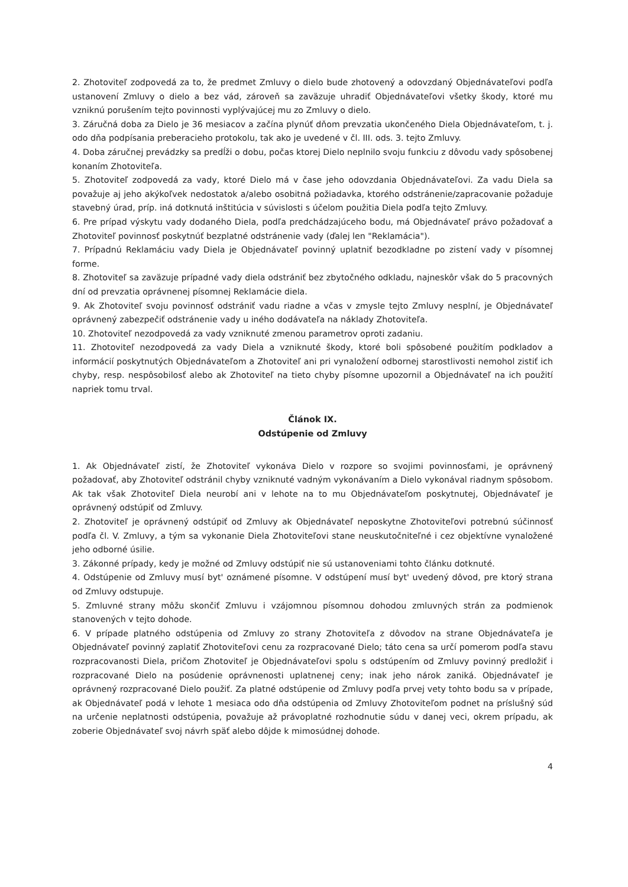2. Zhotoviteľ zodpovedá za to, že predmet Zmluvy o dielo bude zhotovený a odovzdaný Objednávateľovi podľa ustanovení Zmluvy o dielo a bez vád, zároveň sa zaväzuje uhradiť Objednávateľovi všetky škody, ktoré mu vzniknú porušením tejto povinnosti vyplývajúcej mu zo Zmluvy o dielo.
3. Záručná doba za Dielo je 36 mesiacov a začína plynúť dňom prevzatia ukončeného Diela Objednávateľom, t. j. odo dňa podpísania preberacieho protokolu, tak ako je uvedené v čl. III. ods. 3. tejto Zmluvy.
4. Doba záručnej prevádzky sa predĺži o dobu, počas ktorej Dielo neplnilo svoju funkciu z dôvodu vady spôsobenej konaním Zhotoviteľa.
5. Zhotoviteľ zodpovedá za vady, ktoré Dielo má v čase jeho odovzdania Objednávateľovi. Za vadu Diela sa považuje aj jeho akýkoľvek nedostatok a/alebo osobitná požiadavka, ktorého odstránenie/zapracovanie požaduje stavebný úrad, príp. iná dotknutá inštitúcia v súvislosti s účelom použitia Diela podľa tejto Zmluvy.
6. Pre prípad výskytu vady dodaného Diela, podľa predchádzajúceho bodu, má Objednávateľ právo požadovať a Zhotoviteľ povinnosť poskytnúť bezplatné odstránenie vady (ďalej len "Reklamácia").
7. Prípadnú Reklamáciu vady Diela je Objednávateľ povinný uplatniť bezodkladne po zistení vady v písomnej forme.
8. Zhotoviteľ sa zaväzuje prípadné vady diela odstrániť bez zbytočného odkladu, najneskôr však do 5 pracovných dní od prevzatia oprávnenej písomnej Reklamácie diela.
9. Ak Zhotoviteľ svoju povinnosť odstrániť vadu riadne a včas v zmysle tejto Zmluvy nesplní, je Objednávateľ oprávnený zabezpečiť odstránenie vady u iného dodávateľa na náklady Zhotoviteľa.
10. Zhotoviteľ nezodpovedá za vady vzniknuté zmenou parametrov oproti zadaniu.
11. Zhotoviteľ nezodpovedá za vady Diela a vzniknuté škody, ktoré boli spôsobené použitím podkladov a informácií poskytnutých Objednávateľom a Zhotoviteľ ani pri vynaložení odbornej starostlivosti nemohol zistiť ich chyby, resp. nespôsobilosť alebo ak Zhotoviteľ na tieto chyby písomne upozornil a Objednávateľ na ich použití napriek tomu trval.
Článok IX.
Odstúpenie od Zmluvy
1. Ak Objednávateľ zistí, že Zhotoviteľ vykonáva Dielo v rozpore so svojimi povinnosťami, je oprávnený požadovať, aby Zhotoviteľ odstránil chyby vzniknuté vadným vykonávaním a Dielo vykonával riadnym spôsobom. Ak tak však Zhotoviteľ Diela neurobí ani v lehote na to mu Objednávateľom poskytnutej, Objednávateľ je oprávnený odstúpiť od Zmluvy.
2. Zhotoviteľ je oprávnený odstúpiť od Zmluvy ak Objednávateľ neposkytne Zhotoviteľovi potrebnú súčinnosť podľa čl. V. Zmluvy, a tým sa vykonanie Diela Zhotoviteľovi stane neuskutočniteľné i cez objektívne vynaložené jeho odborné úsilie.
3. Zákonné prípady, kedy je možné od Zmluvy odstúpiť nie sú ustanoveniami tohto článku dotknuté.
4. Odstúpenie od Zmluvy musí byt' oznámené písomne. V odstúpení musí byt' uvedený dôvod, pre ktorý strana od Zmluvy odstupuje.
5. Zmluvné strany môžu skončiť Zmluvu i vzájomnou písomnou dohodou zmluvných strán za podmienok stanovených v tejto dohode.
6. V prípade platného odstúpenia od Zmluvy zo strany Zhotoviteľa z dôvodov na strane Objednávateľa je Objednávateľ povinný zaplatiť Zhotoviteľovi cenu za rozpracované Dielo; táto cena sa určí pomerom podľa stavu rozpracovanosti Diela, pričom Zhotoviteľ je Objednávateľovi spolu s odstúpením od Zmluvy povinný predložiť i rozpracované Dielo na posúdenie oprávnenosti uplatnenej ceny; inak jeho nárok zaniká. Objednávateľ je oprávnený rozpracované Dielo použiť. Za platné odstúpenie od Zmluvy podľa prvej vety tohto bodu sa v prípade, ak Objednávateľ podá v lehote 1 mesiaca odo dňa odstúpenia od Zmluvy Zhotoviteľom podnet na príslušný súd na určenie neplatnosti odstúpenia, považuje až právoplatné rozhodnutie súdu v danej veci, okrem prípadu, ak zoberie Objednávateľ svoj návrh späť alebo dôjde k mimosúdnej dohode.
4